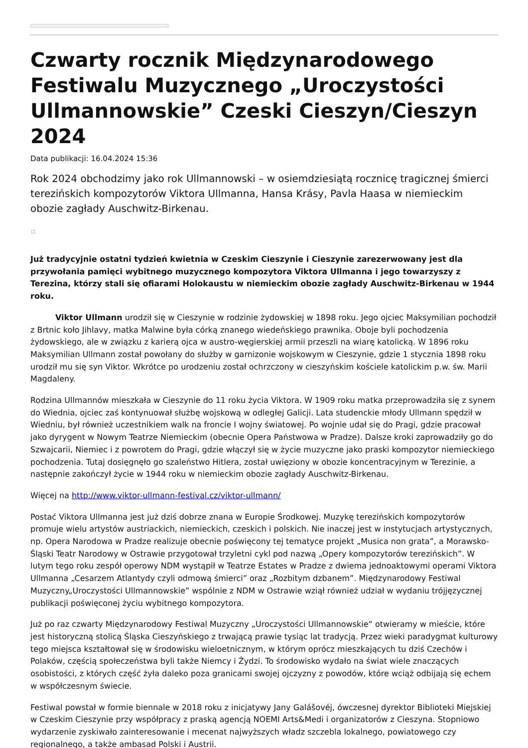Czwarty rocznik Międzynarodowego Festiwalu Muzycznego „Uroczystości Ullmannowskie” Czeski Cieszyn/Cieszyn 2024
Data publikacji: 16.04.2024 15:36
Rok 2024 obchodzimy jako rok Ullmannowski – w osiemdziesiątą rocznicę tragicznej śmierci terezińskich kompozytorów Viktora Ullmanna, Hansa Krásy, Pavla Haasa w niemieckim obozie zagłady Auschwitz-Birkenau.
Już tradycyjnie ostatni tydzień kwietnia w Czeskim Cieszynie i Cieszynie zarezerwowany jest dla przywołania pamięci wybitnego muzycznego kompozytora Viktora Ullmanna i jego towarzyszy z Terezina, którzy stali się ofiarami Holokaustu w niemieckim obozie zagłady Auschwitz-Birkenau w 1944 roku.
Viktor Ullmann urodził się w Cieszynie w rodzinie żydowskiej w 1898 roku. Jego ojciec Maksymilian pochodził z Brtnic koło Jihlavy, matka Malwine była córką znanego wiedeńskiego prawnika. Oboje byli pochodzenia żydowskiego, ale w związku z karierą ojca w austro-węgierskiej armii przeszli na wiarę katolicką. W 1896 roku Maksymilian Ullmann został powołany do służby w garnizonie wojskowym w Cieszynie, gdzie 1 stycznia 1898 roku urodził mu się syn Viktor. Wkrótce po urodzeniu został ochrzczony w cieszyńskim kościele katolickim p.w. św. Marii Magdaleny.
Rodzina Ullmannów mieszkała w Cieszynie do 11 roku życia Viktora. W 1909 roku matka przeprowadziła się z synem do Wiednia, ojciec zaś kontynuował służbę wojskową w odległej Galicji. Lata studenckie młody Ullmann spędził w Wiedniu, był również uczestnikiem walk na froncie I wojny światowej. Po wojnie udał się do Pragi, gdzie pracował jako dyrygent w Nowym Teatrze Niemieckim (obecnie Opera Państwowa w Pradze). Dalsze kroki zaprowadziły go do Szwajcarii, Niemiec i z powrotem do Pragi, gdzie włączył się w życie muzyczne jako praski kompozytor niemieckiego pochodzenia. Tutaj dosięgnęło go szaleństwo Hitlera, został uwięziony w obozie koncentracyjnym w Terezinie, a następnie zakończył życie w 1944 roku w niemieckim obozie zagłady Auschwitz-Birkenau.
Więcej na http://www.viktor-ullmann-festival.cz/viktor-ullmann/
Postać Viktora Ullmanna jest już dziś dobrze znana w Europie Środkowej. Muzykę terezińskich kompozytorów promuje wielu artystów austriackich, niemieckich, czeskich i polskich. Nie inaczej jest w instytucjach artystycznych, np. Opera Narodowa w Pradze realizuje obecnie poświęcony tej tematyce projekt „Musica non grata”, a Morawsko-Śląski Teatr Narodowy w Ostrawie przygotował trzyletni cykl pod nazwą „Opery kompozytorów terezińskich”. W lutym tego roku zespół operowy NDM wystąpił w Teatrze Estates w Pradze z dwiema jednoaktowymi operami Viktora Ullmanna „Cesarzem Atlantydy czyli odmową śmierci” oraz „Rozbitym dzbanem”. Międzynarodowy Festiwal Muzyczny„Uroczystości Ullmannowskie” wspólnie z NDM w Ostrawie wziął również udział w wydaniu trójjęzycznej publikacji poświęconej życiu wybitnego kompozytora.
Już po raz czwarty Międzynarodowy Festiwal Muzyczny „Uroczystości Ullmannowskie“ otwieramy w mieście, które jest historyczną stolicą Śląska Cieszyńskiego z trwającą prawie tysiąc lat tradycją. Przez wieki paradygmat kulturowy tego miejsca kształtował się w środowisku wieloetnicznym, w którym oprócz mieszkających tu dziś Czechów i Polaków, częścią społeczeństwa byli także Niemcy i Żydzi. To środowisko wydało na świat wiele znaczących osobistości, z których część żyła daleko poza granicami swojej ojczyzny z powodów, które wciąż odbijają się echem w współczesnym świecie.
Festiwal powstał w formie biennale w 2018 roku z inicjatywy Jany Galášovéj, ówczesnej dyrektor Biblioteki Miejskiej w Czeskim Cieszynie przy współpracy z praską agencją NOEMI Arts&Medi i organizatorów z Cieszyna. Stopniowo wydarzenie zyskiwało zainteresowanie i mecenat najwyższych władz szczebla lokalnego, powiatowego czy regionalnego, a także ambasad Polski i Austrii.